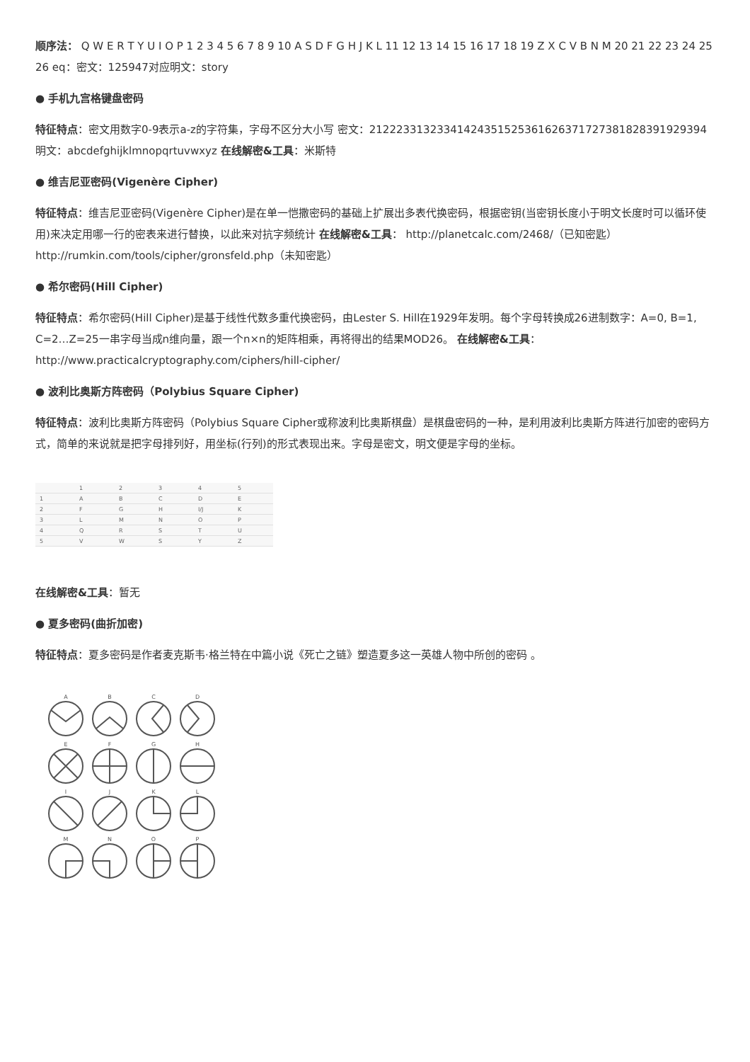顺序法： Q W E R T Y U I O P 1 2 3 4 5 6 7 8 9 10 A S D F G H J K L 11 12 13 14 15 16 17 18 19 Z X C V B N M 20 21 22 23 24 25 26 eq：密文：125947对应明文：story
● 手机九宫格键盘密码
特征特点：密文用数字0-9表示a-z的字符集，字母不区分大小写 密文：21222331323341424351525361626371727381828391929394 明文：abcdefghijklmnopqrtuvwxyz 在线解密&工具：米斯特
● 维吉尼亚密码(Vigenère Cipher)
特征特点：维吉尼亚密码(Vigenère Cipher)是在单一恺撒密码的基础上扩展出多表代换密码，根据密钥(当密钥长度小于明文长度时可以循环使用)来决定用哪一行的密表来进行替换，以此来对抗字频统计 在线解密&工具： http://planetcalc.com/2468/（已知密匙） http://rumkin.com/tools/cipher/gronsfeld.php（未知密匙）
● 希尔密码(Hill Cipher)
特征特点：希尔密码(Hill Cipher)是基于线性代数多重代换密码，由Lester S. Hill在1929年发明。每个字母转换成26进制数字：A=0, B=1, C=2…Z=25一串字母当成n维向量，跟一个n×n的矩阵相乘，再将得出的结果MOD26。 在线解密&工具：http://www.practicalcryptography.com/ciphers/hill-cipher/
● 波利比奥斯方阵密码（Polybius Square Cipher)
特征特点：波利比奥斯方阵密码（Polybius Square Cipher或称波利比奥斯棋盘）是棋盘密码的一种，是利用波利比奥斯方阵进行加密的密码方式，简单的来说就是把字母排列好，用坐标(行列)的形式表现出来。字母是密文，明文便是字母的坐标。
| | 1 | 2 | 3 | 4 | 5 |
| 1 | A | B | C | D | E |
| 2 | F | G | H | I/J | K |
| 3 | L | M | N | O | P |
| 4 | Q | R | S | T | U |
| 5 | V | W | S | Y | Z |
在线解密&工具：暂无
● 夏多密码(曲折加密)
特征特点：夏多密码是作者麦克斯韦·格兰特在中篇小说《死亡之链》塑造夏多这一英雄人物中所创的密码 。
A
B
C
D
E
F
G
H
I
J
K
L
M
N
O
P